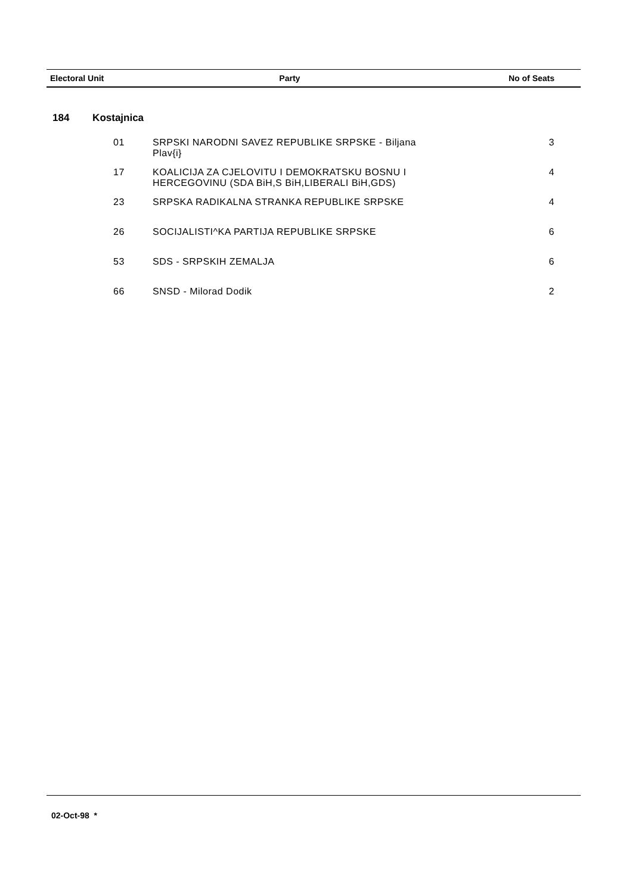| Electoral Unit | Party | No of Seats |
| --- | --- | --- |
184 Kostajnica
| 01 | SRPSKI NARODNI SAVEZ REPUBLIKE SRPSKE - Biljana Plav{i} | 3 |
| 17 | KOALICIJA ZA CJELOVITU I DEMOKRATSKU BOSNU I HERCEGOVINU (SDA BiH,S BiH,LIBERALI BiH,GDS) | 4 |
| 23 | SRPSKA RADIKALNA STRANKA REPUBLIKE SRPSKE | 4 |
| 26 | SOCIJALISTI^KA PARTIJA REPUBLIKE SRPSKE | 6 |
| 53 | SDS - SRPSKIH ZEMALJA | 6 |
| 66 | SNSD - Milorad Dodik | 2 |
02-Oct-98 *